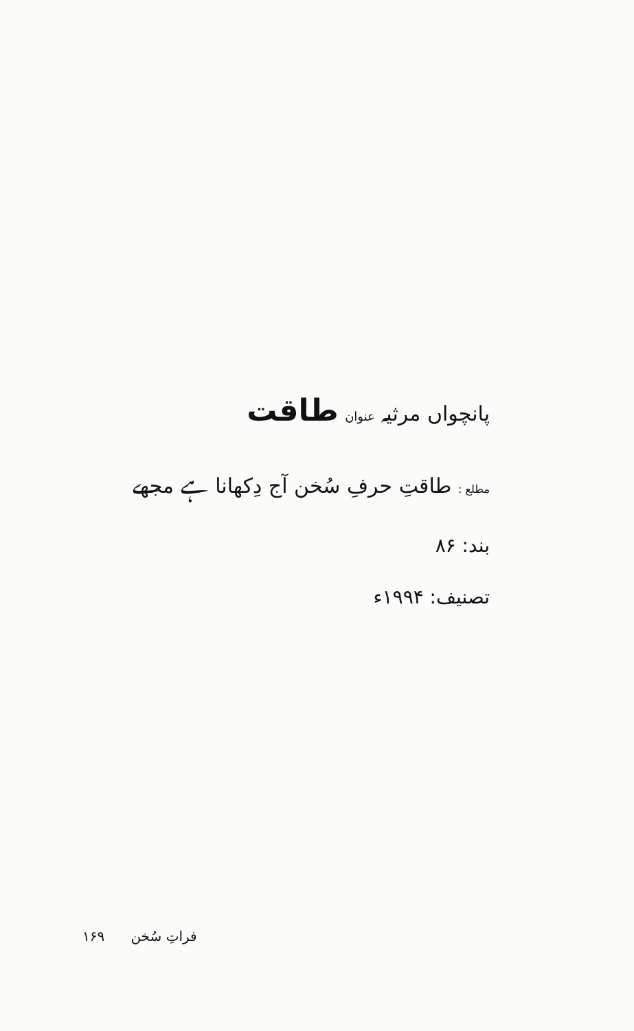پانچواں مرثیہ عنوان طاقت
مطلع : طاقتِ حرفِ سُخن آج دِکھانا ہے مجھے
بند: ۸۶
تصنیف: ۱۹۹۴ء
فراتِ سُخن ۱۶۹